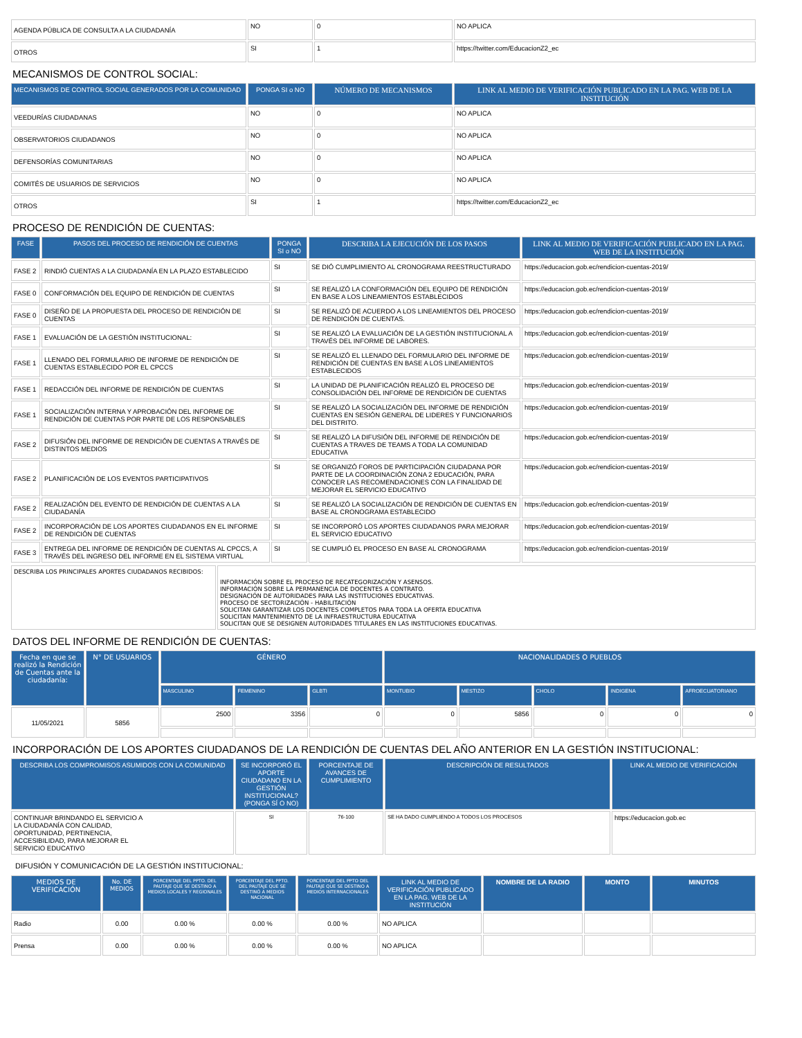| AGENDA PÚBLICA DE CONSULTA A LA CIUDADANÍA | NO | 0 | NO APLICA |
| OTROS | SI | 1 | https://twitter.com/EducacionZ2_ec |
MECANISMOS DE CONTROL SOCIAL:
| MECANISMOS DE CONTROL SOCIAL GENERADOS POR LA COMUNIDAD | PONGA SI o NO | NÚMERO DE MECANISMOS | LINK AL MEDIO DE VERIFICACIÓN PUBLICADO EN LA PAG. WEB DE LA INSTITUCIÓN |
| --- | --- | --- | --- |
| VEEDURÍAS CIUDADANAS | NO | 0 | NO APLICA |
| OBSERVATORIOS CIUDADANOS | NO | 0 | NO APLICA |
| DEFENSORÍAS COMUNITARIAS | NO | 0 | NO APLICA |
| COMITÉS DE USUARIOS DE SERVICIOS | NO | 0 | NO APLICA |
| OTROS | SI | 1 | https://twitter.com/EducacionZ2_ec |
PROCESO DE RENDICIÓN DE CUENTAS:
| FASE | PASOS DEL PROCESO DE RENDICIÓN DE CUENTAS | PONGA SI o NO | DESCRIBA LA EJECUCIÓN DE LOS PASOS | LINK AL MEDIO DE VERIFICACIÓN PUBLICADO EN LA PAG. WEB DE LA INSTITUCIÓN |
| --- | --- | --- | --- | --- |
| FASE 2 | RINDIÓ CUENTAS A LA CIUDADANÍA EN LA PLAZO ESTABLECIDO | SI | SE DIÓ CUMPLIMIENTO AL CRONOGRAMA REESTRUCTURADO | https://educacion.gob.ec/rendicion-cuentas-2019/ |
| FASE 0 | CONFORMACIÓN DEL EQUIPO DE RENDICIÓN DE CUENTAS | SI | SE REALIZÓ LA CONFORMACIÓN DEL EQUIPO DE RENDICIÓN EN BASE A LOS LINEAMIENTOS ESTABLECIDOS | https://educacion.gob.ec/rendicion-cuentas-2019/ |
| FASE 0 | DISEÑO DE LA PROPUESTA DEL PROCESO DE RENDICIÓN DE CUENTAS | SI | SE REALIZÓ DE ACUERDO A LOS LINEAMIENTOS DEL PROCESO DE RENDICIÓN DE CUENTAS. | https://educacion.gob.ec/rendicion-cuentas-2019/ |
| FASE 1 | EVALUACIÓN DE LA GESTIÓN INSTITUCIONAL: | SI | SE REALIZÓ LA EVALUACIÓN DE LA GESTIÓN INSTITUCIONAL A TRAVÉS DEL INFORME DE LABORES. | https://educacion.gob.ec/rendicion-cuentas-2019/ |
| FASE 1 | LLENADO DEL FORMULARIO DE INFORME DE RENDICIÓN DE CUENTAS ESTABLECIDO POR EL CPCCS | SI | SE REALIZÓ EL LLENADO DEL FORMULARIO DEL INFORME DE RENDICIÓN DE CUENTAS EN BASE A LOS LINEAMIENTOS ESTABLECIDOS | https://educacion.gob.ec/rendicion-cuentas-2019/ |
| FASE 1 | REDACCIÓN DEL INFORME DE RENDICIÓN DE CUENTAS | SI | LA UNIDAD DE PLANIFICACIÓN REALIZÓ EL PROCESO DE CONSOLIDACIÓN DEL INFORME DE RENDICIÓN DE CUENTAS | https://educacion.gob.ec/rendicion-cuentas-2019/ |
| FASE 1 | SOCIALIZACIÓN INTERNA Y APROBACIÓN DEL INFORME DE RENDICIÓN DE CUENTAS POR PARTE DE LOS RESPONSABLES | SI | SE REALIZÓ LA SOCIALIZACIÓN DEL INFORME DE RENDICIÓN CUENTAS EN SESIÓN GENERAL DE LIDERES Y FUNCIONARIOS DEL DISTRITO. | https://educacion.gob.ec/rendicion-cuentas-2019/ |
| FASE 2 | DIFUSIÓN DEL INFORME DE RENDICIÓN DE CUENTAS A TRAVÉS DE DISTINTOS MEDIOS | SI | SE REALIZÓ LA DIFUSIÓN DEL INFORME DE RENDICIÓN DE CUENTAS A TRAVES DE TEAMS A TODA LA COMUNIDAD EDUCATIVA | https://educacion.gob.ec/rendicion-cuentas-2019/ |
| FASE 2 | PLANIFICACIÓN DE LOS EVENTOS PARTICIPATIVOS | SI | SE ORGANIZÓ FOROS DE PARTICIPACIÓN CIUDADANA POR PARTE DE LA COORDINACIÓN ZONA 2 EDUCACIÓN, PARA CONOCER LAS RECOMENDACIONES CON LA FINALIDAD DE MEJORAR EL SERVICIO EDUCATIVO | https://educacion.gob.ec/rendicion-cuentas-2019/ |
| FASE 2 | REALIZACIÓN DEL EVENTO DE RENDICIÓN DE CUENTAS A LA CIUDADANÍA | SI | SE REALIZÓ LA SOCIALIZACIÓN DE RENDICIÓN DE CUENTAS EN BASE AL CRONOGRAMA ESTABLECIDO | https://educacion.gob.ec/rendicion-cuentas-2019/ |
| FASE 2 | INCORPORACIÓN DE LOS APORTES CIUDADANOS EN EL INFORME DE RENDICIÓN DE CUENTAS | SI | SE INCORPORÓ LOS APORTES CIUDADANOS PARA MEJORAR EL SERVICIO EDUCATIVO | https://educacion.gob.ec/rendicion-cuentas-2019/ |
| FASE 3 | ENTREGA DEL INFORME DE RENDICIÓN DE CUENTAS AL CPCCS, A TRAVÉS DEL INGRESO DEL INFORME EN EL SISTEMA VIRTUAL | SI | SE CUMPLIÓ EL PROCESO EN BASE AL CRONOGRAMA | https://educacion.gob.ec/rendicion-cuentas-2019/ |
| DESCRIBA LOS PRINCIPALES APORTES CIUDADANOS RECIBIDOS: | INFORMACIÓN SOBRE EL PROCESO DE RECATEGORIZACIÓN Y ASENSOS. INFORMACIÓN SOBRE LA PERMANENCIA DE DOCENTES A CONTRATO. DESIGNACIÓN DE AUTORIDADES PARA LAS INSTITUCIONES EDUCATIVAS. PROCESO DE SECTORIZACIÓN - HABILITACIÓN SOLICITAN GARANTIZAR LOS DOCENTES COMPLETOS PARA TODA LA OFERTA EDUCATIVA SOLICITAN MANTENIMIENTO DE LA INFRAESTRUCTURA EDUCATIVA SOLICITAN QUE SE DESIGNEN AUTORIDADES TITULARES EN LAS INSTITUCIONES EDUCATIVAS. |
DATOS DEL INFORME DE RENDICIÓN DE CUENTAS:
| Fecha en que se realizó la Rendición de Cuentas ante la ciudadanía: | N° DE USUARIOS | GÉNERO | | | NACIONALIDADES O PUEBLOS | | | | |
| --- | --- | --- | --- | --- | --- | --- | --- | --- | --- |
| | | MASCULINO | FEMENINO | GLBTI | MONTUBIO | MESTIZO | CHOLO | INDIGENA | AFROECUATORIANO |
| 11/05/2021 | 5856 | 2500 | 3356 | 0 | 0 | 5856 | 0 | 0 | 0 |
INCORPORACIÓN DE LOS APORTES CIUDADANOS DE LA RENDICIÓN DE CUENTAS DEL AÑO ANTERIOR EN LA GESTIÓN INSTITUCIONAL:
| DESCRIBA LOS COMPROMISOS ASUMIDOS CON LA COMUNIDAD | SE INCORPORÓ EL APORTE CIUDADANO EN LA GESTIÓN INSTITUCIONAL? (PONGA SÍ O NO) | PORCENTAJE DE AVANCES DE CUMPLIMIENTO | DESCRIPCIÓN DE RESULTADOS | LINK AL MEDIO DE VERIFICACIÓN |
| --- | --- | --- | --- | --- |
| CONTINUAR BRINDANDO EL SERVICIO A LA CIUDADANÍA CON CALIDAD, OPORTUNIDAD, PERTINENCIA, ACCESIBILIDAD, PARA MEJORAR EL SERVICIO EDUCATIVO | SI | 76-100 | SE HA DADO CUMPLIENDO A TODOS LOS PROCESOS | https://educacion.gob.ec |
DIFUSIÓN Y COMUNICACIÓN DE LA GESTIÓN INSTITUCIONAL:
| MEDIOS DE VERIFICACIÓN | No. DE MEDIOS | PORCENTAJE DEL PPTO. DEL PAUTAJE QUE SE DESTINO A MEDIOS LOCALES Y REGIONALES | PORCENTAJE DEL PPTO. DEL PAUTAJE QUE SE DESTINÓ A MEDIOS NACIONAL | PORCENTAJE DEL PPTO DEL PAUTAJE QUE SE DESTINO A MEDIOS INTERNACIONALES | LINK AL MEDIO DE VERIFICACIÓN PUBLICADO EN LA PAG. WEB DE LA INSTITUCIÓN | NOMBRE DE LA RADIO | MONTO | MINUTOS |
| --- | --- | --- | --- | --- | --- | --- | --- | --- |
| Radio | 0.00 | 0.00 % | 0.00 % | 0.00 % | NO APLICA | | | |
| Prensa | 0.00 | 0.00 % | 0.00 % | 0.00 % | NO APLICA | | | |